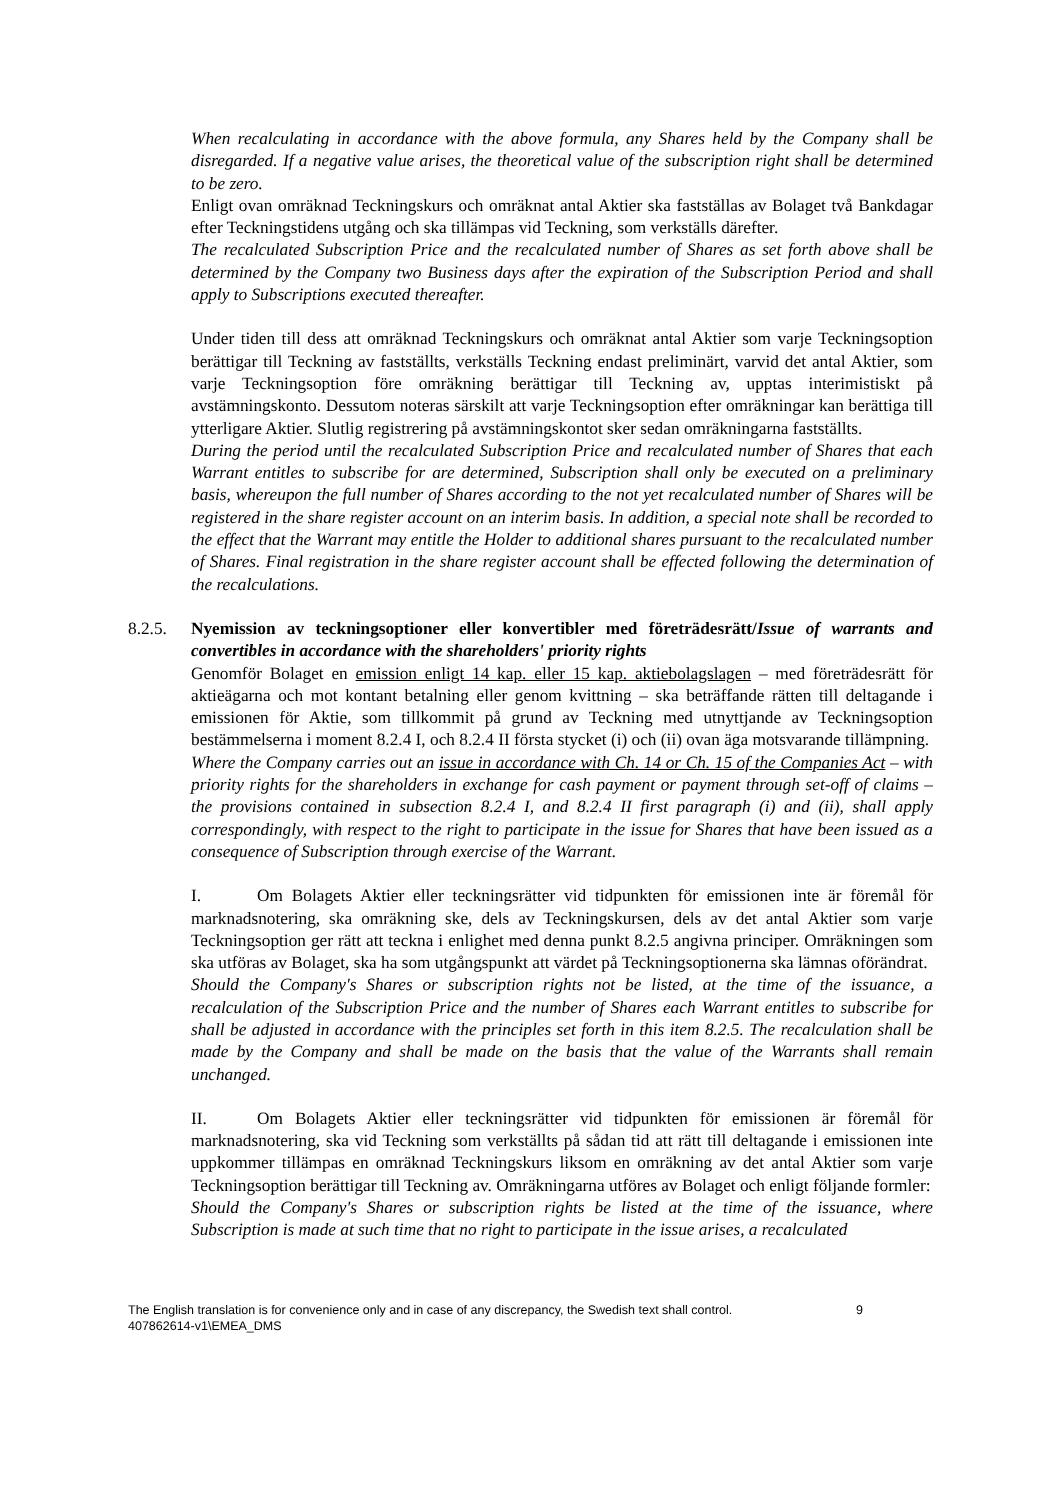When recalculating in accordance with the above formula, any Shares held by the Company shall be disregarded. If a negative value arises, the theoretical value of the subscription right shall be determined to be zero.
Enligt ovan omräknad Teckningskurs och omräknat antal Aktier ska fastställas av Bolaget två Bankdagar efter Teckningstidens utgång och ska tillämpas vid Teckning, som verkställs därefter.
The recalculated Subscription Price and the recalculated number of Shares as set forth above shall be determined by the Company two Business days after the expiration of the Subscription Period and shall apply to Subscriptions executed thereafter.
Under tiden till dess att omräknad Teckningskurs och omräknat antal Aktier som varje Teckningsoption berättigar till Teckning av fastställts, verkställs Teckning endast preliminärt, varvid det antal Aktier, som varje Teckningsoption före omräkning berättigar till Teckning av, upptas interimistiskt på avstämningskonto. Dessutom noteras särskilt att varje Teckningsoption efter omräkningar kan berättiga till ytterligare Aktier. Slutlig registrering på avstämningskontot sker sedan omräkningarna fastställts.
During the period until the recalculated Subscription Price and recalculated number of Shares that each Warrant entitles to subscribe for are determined, Subscription shall only be executed on a preliminary basis, whereupon the full number of Shares according to the not yet recalculated number of Shares will be registered in the share register account on an interim basis. In addition, a special note shall be recorded to the effect that the Warrant may entitle the Holder to additional shares pursuant to the recalculated number of Shares. Final registration in the share register account shall be effected following the determination of the recalculations.
8.2.5. Nyemission av teckningsoptioner eller konvertibler med företrädesrätt/Issue of warrants and convertibles in accordance with the shareholders' priority rights
Genomför Bolaget en emission enligt 14 kap. eller 15 kap. aktiebolagslagen – med företrädesrätt för aktieägarna och mot kontant betalning eller genom kvittning – ska beträffande rätten till deltagande i emissionen för Aktie, som tillkommit på grund av Teckning med utnyttjande av Teckningsoption bestämmelserna i moment 8.2.4 I, och 8.2.4 II första stycket (i) och (ii) ovan äga motsvarande tillämpning.
Where the Company carries out an issue in accordance with Ch. 14 or Ch. 15 of the Companies Act – with priority rights for the shareholders in exchange for cash payment or payment through set-off of claims – the provisions contained in subsection 8.2.4 I, and 8.2.4 II first paragraph (i) and (ii), shall apply correspondingly, with respect to the right to participate in the issue for Shares that have been issued as a consequence of Subscription through exercise of the Warrant.
I. Om Bolagets Aktier eller teckningsrätter vid tidpunkten för emissionen inte är föremål för marknadsnotering, ska omräkning ske, dels av Teckningskursen, dels av det antal Aktier som varje Teckningsoption ger rätt att teckna i enlighet med denna punkt 8.2.5 angivna principer. Omräkningen som ska utföras av Bolaget, ska ha som utgångspunkt att värdet på Teckningsoptionerna ska lämnas oförändrat.
Should the Company's Shares or subscription rights not be listed, at the time of the issuance, a recalculation of the Subscription Price and the number of Shares each Warrant entitles to subscribe for shall be adjusted in accordance with the principles set forth in this item 8.2.5. The recalculation shall be made by the Company and shall be made on the basis that the value of the Warrants shall remain unchanged.
II. Om Bolagets Aktier eller teckningsrätter vid tidpunkten för emissionen är föremål för marknadsnotering, ska vid Teckning som verkställts på sådan tid att rätt till deltagande i emissionen inte uppkommer tillämpas en omräknad Teckningskurs liksom en omräkning av det antal Aktier som varje Teckningsoption berättigar till Teckning av. Omräkningarna utföres av Bolaget och enligt följande formler:
Should the Company's Shares or subscription rights be listed at the time of the issuance, where Subscription is made at such time that no right to participate in the issue arises, a recalculated
The English translation is for convenience only and in case of any discrepancy, the Swedish text shall control.
407862614-v1\EMEA_DMS
9